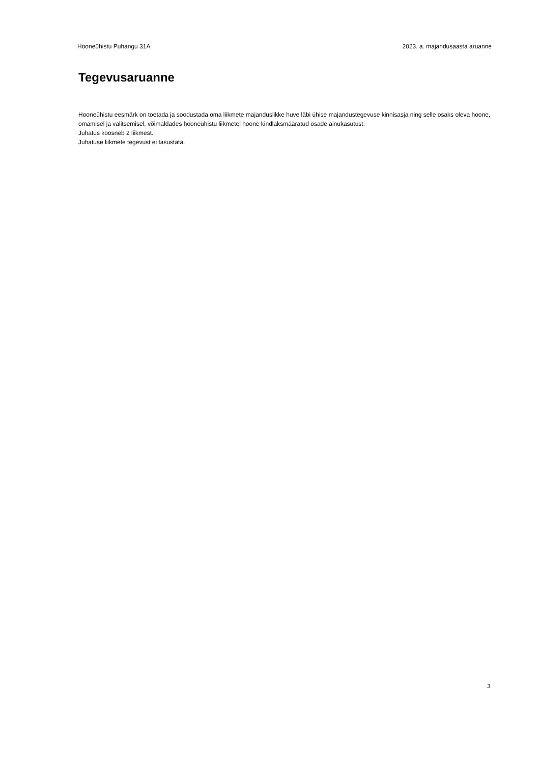Hooneühistu Puhangu 31A 2023. a. majandusaasta aruanne
Tegevusaruanne
Hooneühistu eesmärk on toetada ja soodustada oma liikmete majanduslikke huve läbi ühise majandustegevuse kinnisasja ning selle osaks oleva hoone, omamisel ja valitsemisel, võimaldades hooneühistu liikmetel hoone kindlaksmääratud osade ainukasutust.
Juhatus koosneb 2 liikmest.
Juhatuse liikmete tegevust ei tasustata.
3